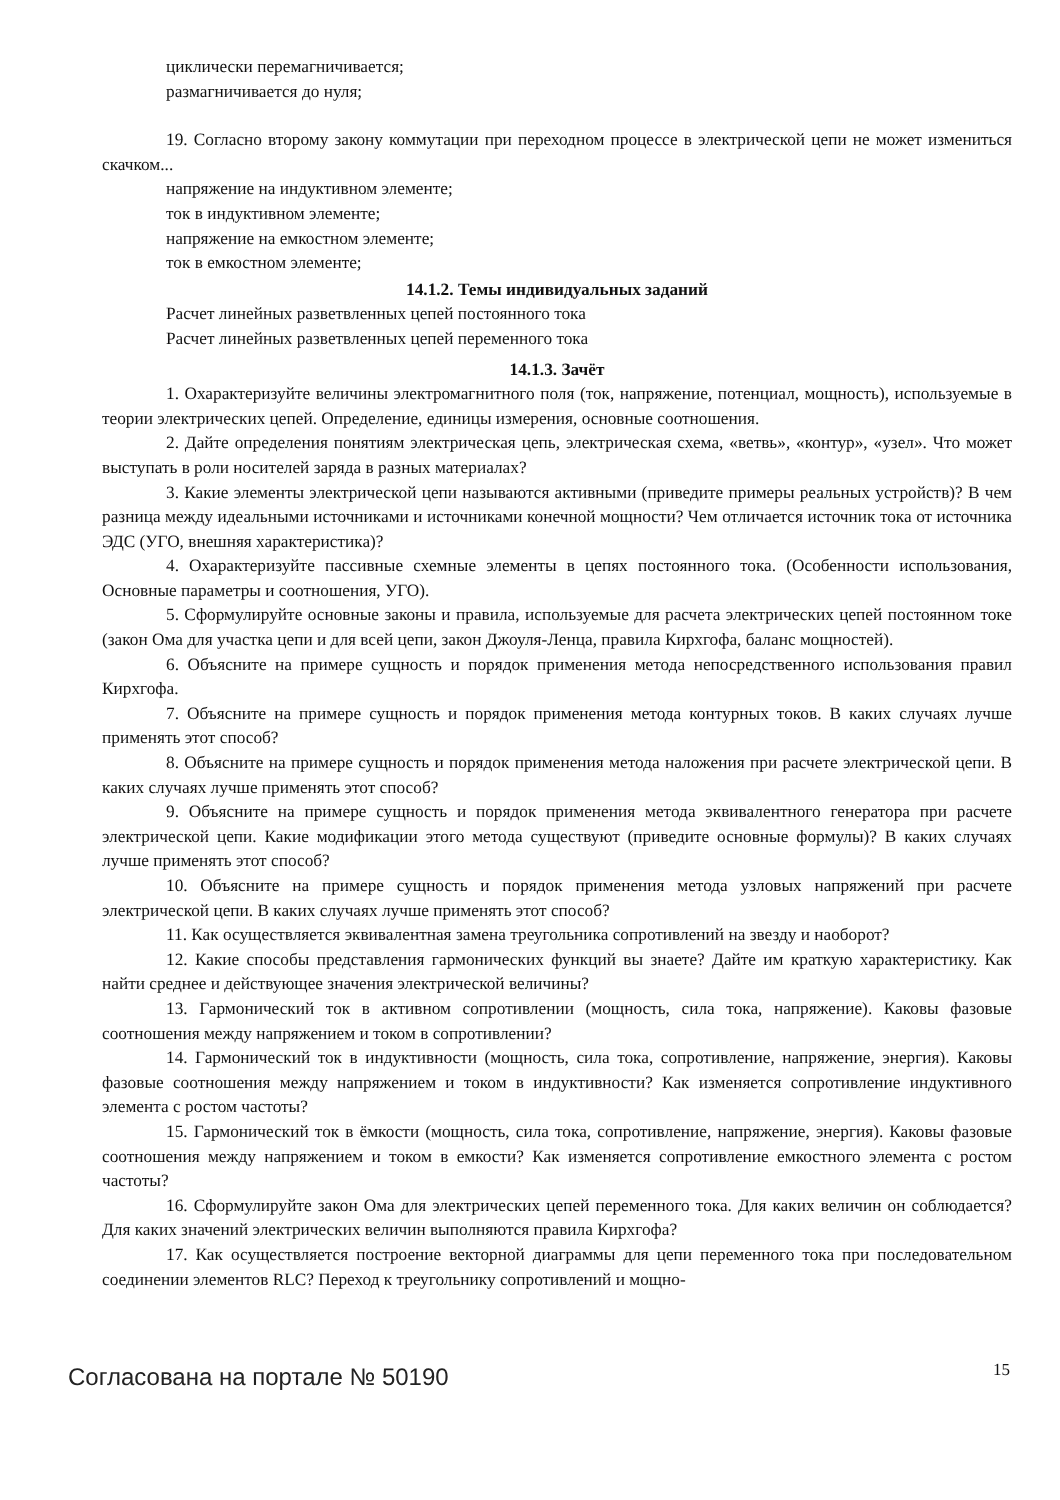циклически перемагничивается;
размагничивается до нуля;
19. Согласно второму закону коммутации при переходном процессе в электрической цепи не может измениться скачком...
напряжение на индуктивном элементе;
ток в индуктивном элементе;
напряжение на емкостном элементе;
ток в емкостном элементе;
14.1.2. Темы индивидуальных заданий
Расчет линейных разветвленных цепей постоянного тока
Расчет линейных разветвленных цепей переменного тока
14.1.3. Зачёт
1. Охарактеризуйте величины электромагнитного поля (ток, напряжение, потенциал, мощность), используемые в теории электрических цепей. Определение, единицы измерения, основные соотношения.
2. Дайте определения понятиям электрическая цепь, электрическая схема, «ветвь», «контур», «узел». Что может выступать в роли носителей заряда в разных материалах?
3. Какие элементы электрической цепи называются активными (приведите примеры реальных устройств)? В чем разница между идеальными источниками и источниками конечной мощности? Чем отличается источник тока от источника ЭДС (УГО, внешняя характеристика)?
4. Охарактеризуйте пассивные схемные элементы в цепях постоянного тока. (Особенности использования, Основные параметры и соотношения, УГО).
5. Сформулируйте основные законы и правила, используемые для расчета электрических цепей постоянном токе (закон Ома для участка цепи и для всей цепи, закон Джоуля-Ленца, правила Кирхгофа, баланс мощностей).
6. Объясните на примере сущность и порядок применения метода непосредственного использования правил Кирхгофа.
7. Объясните на примере сущность и порядок применения метода контурных токов. В каких случаях лучше применять этот способ?
8. Объясните на примере сущность и порядок применения метода наложения при расчете электрической цепи. В каких случаях лучше применять этот способ?
9. Объясните на примере сущность и порядок применения метода эквивалентного генератора при расчете электрической цепи. Какие модификации этого метода существуют (приведите основные формулы)? В каких случаях лучше применять этот способ?
10. Объясните на примере сущность и порядок применения метода узловых напряжений при расчете электрической цепи. В каких случаях лучше применять этот способ?
11. Как осуществляется эквивалентная замена треугольника сопротивлений на звезду и наоборот?
12. Какие способы представления гармонических функций вы знаете? Дайте им краткую характеристику. Как найти среднее и действующее значения электрической величины?
13. Гармонический ток в активном сопротивлении (мощность, сила тока, напряжение). Каковы фазовые соотношения между напряжением и током в сопротивлении?
14. Гармонический ток в индуктивности (мощность, сила тока, сопротивление, напряжение, энергия). Каковы фазовые соотношения между напряжением и током в индуктивности? Как изменяется сопротивление индуктивного элемента с ростом частоты?
15. Гармонический ток в ёмкости (мощность, сила тока, сопротивление, напряжение, энергия). Каковы фазовые соотношения между напряжением и током в емкости? Как изменяется сопротивление емкостного элемента с ростом частоты?
16. Сформулируйте закон Ома для электрических цепей переменного тока. Для каких величин он соблюдается? Для каких значений электрических величин выполняются правила Кирхгофа?
17. Как осуществляется построение векторной диаграммы для цепи переменного тока при последовательном соединении элементов RLC? Переход к треугольнику сопротивлений и мощно-
Согласована на портале № 50190 15